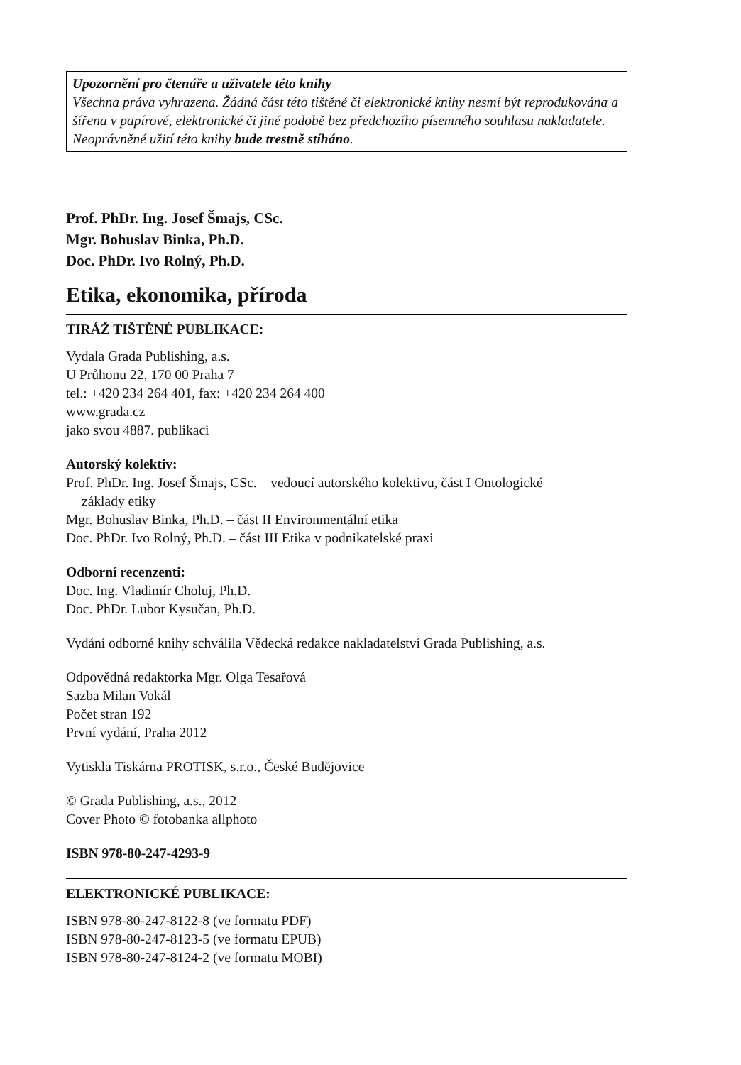Upozornění pro čtenáře a uživatele této knihy
Všechna práva vyhrazena. Žádná část této tištěné či elektronické knihy nesmí být reprodukována a šířena v papírové, elektronické či jiné podobě bez předchozího písemného souhlasu nakladatele. Neoprávněné užití této knihy bude trestně stíháno.
Prof. PhDr. Ing. Josef Šmajs, CSc.
Mgr. Bohuslav Binka, Ph.D.
Doc. PhDr. Ivo Rolný, Ph.D.
Etika, ekonomika, příroda
TIRÁŽ TIŠTĚNÉ PUBLIKACE:
Vydala Grada Publishing, a.s.
U Průhonu 22, 170 00 Praha 7
tel.: +420 234 264 401, fax: +420 234 264 400
www.grada.cz
jako svou 4887. publikaci
Autorský kolektiv:
Prof. PhDr. Ing. Josef Šmajs, CSc. – vedoucí autorského kolektivu, část I Ontologické
základy etiky
Mgr. Bohuslav Binka, Ph.D. – část II Environmentální etika
Doc. PhDr. Ivo Rolný, Ph.D. – část III Etika v podnikatelské praxi
Odborní recenzenti:
Doc. Ing. Vladimír Choluj, Ph.D.
Doc. PhDr. Lubor Kysučan, Ph.D.
Vydání odborné knihy schválila Vědecká redakce nakladatelství Grada Publishing, a.s.
Odpovědná redaktorka Mgr. Olga Tesařová
Sazba Milan Vokál
Počet stran 192
První vydání, Praha 2012
Vytiskla Tiskárna PROTISK, s.r.o., České Budějovice
© Grada Publishing, a.s., 2012
Cover Photo © fotobanka allphoto
ISBN 978-80-247-4293-9
ELEKTRONICKÉ PUBLIKACE:
ISBN 978-80-247-8122-8 (ve formatu PDF)
ISBN 978-80-247-8123-5 (ve formatu EPUB)
ISBN 978-80-247-8124-2 (ve formatu MOBI)